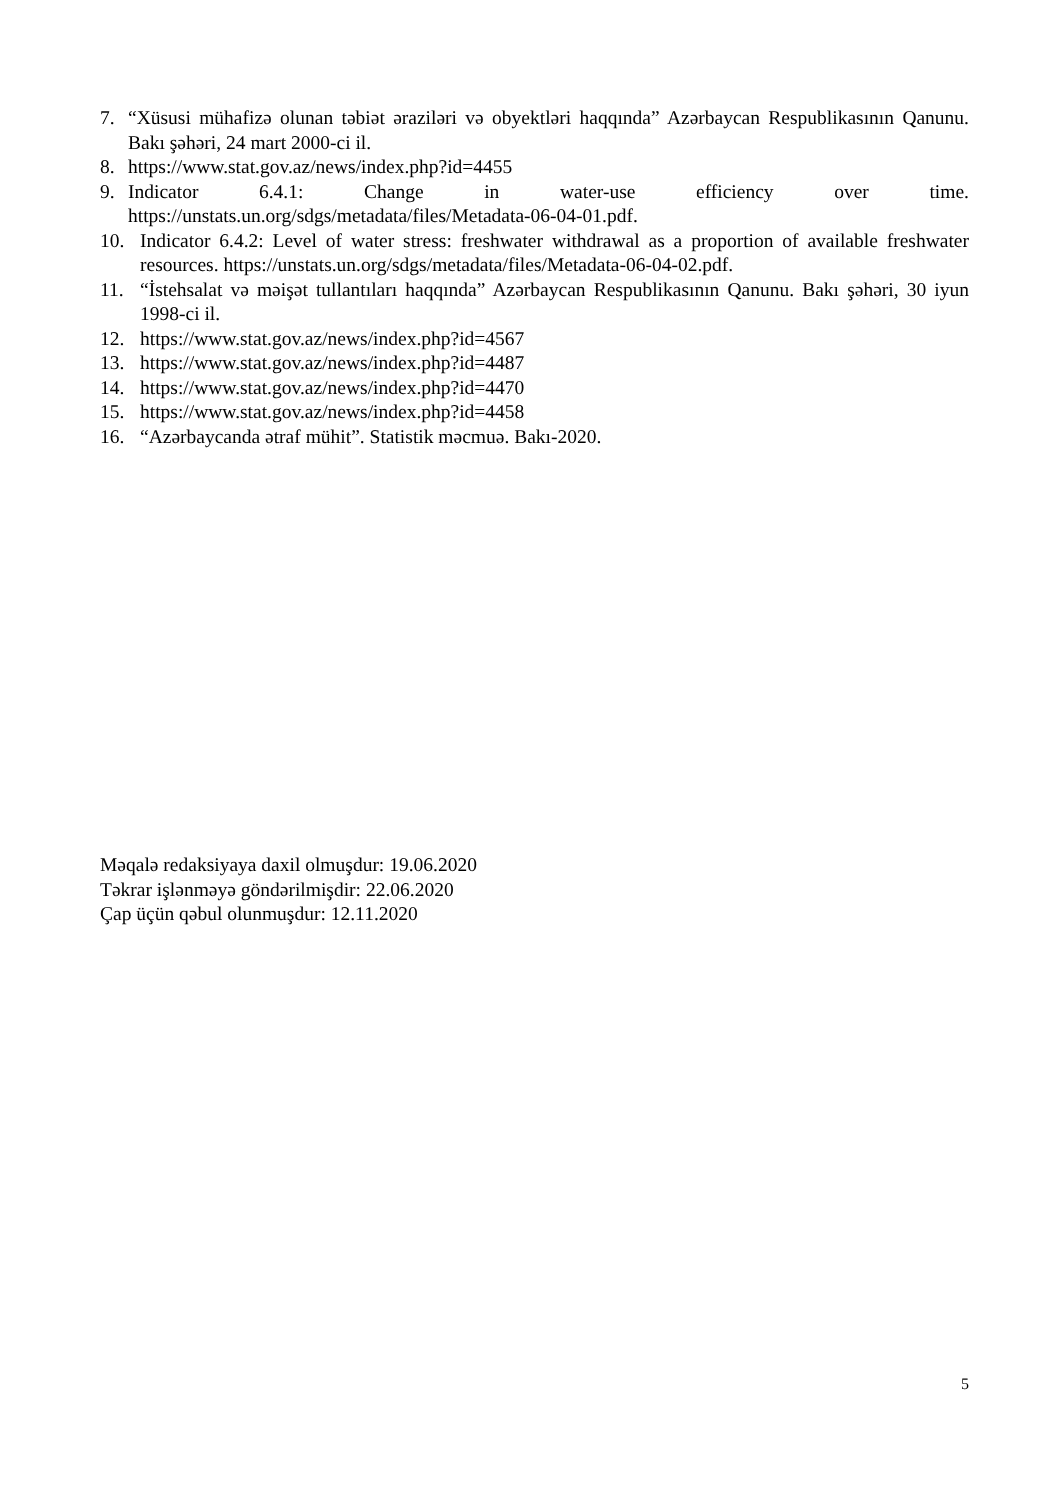7. “Xüsusi mühafizə olunan təbiət əraziləri və obyektləri haqqında” Azərbaycan Respublikasının Qanunu. Bakı şəhəri, 24 mart 2000-ci il.
8. https://www.stat.gov.az/news/index.php?id=4455
9. Indicator 6.4.1: Change in water-use efficiency over time.
https://unstats.un.org/sdgs/metadata/files/Metadata-06-04-01.pdf.
10. Indicator 6.4.2: Level of water stress: freshwater withdrawal as a proportion of available freshwater resources. https://unstats.un.org/sdgs/metadata/files/Metadata-06-04-02.pdf.
11. “İstehsalat və məişət tullantıları haqqında” Azərbaycan Respublikasının Qanunu. Bakı şəhəri, 30 iyun 1998-ci il.
12. https://www.stat.gov.az/news/index.php?id=4567
13. https://www.stat.gov.az/news/index.php?id=4487
14. https://www.stat.gov.az/news/index.php?id=4470
15. https://www.stat.gov.az/news/index.php?id=4458
16. “Azərbaycanda ətraf mühit”. Statistik məcmuə. Bakı-2020.
Məqalə redaksiyaya daxil olmuşdur: 19.06.2020
Təkrar işlənməyə göndərilmişdir: 22.06.2020
Çap üçün qəbul olunmuşdur: 12.11.2020
5